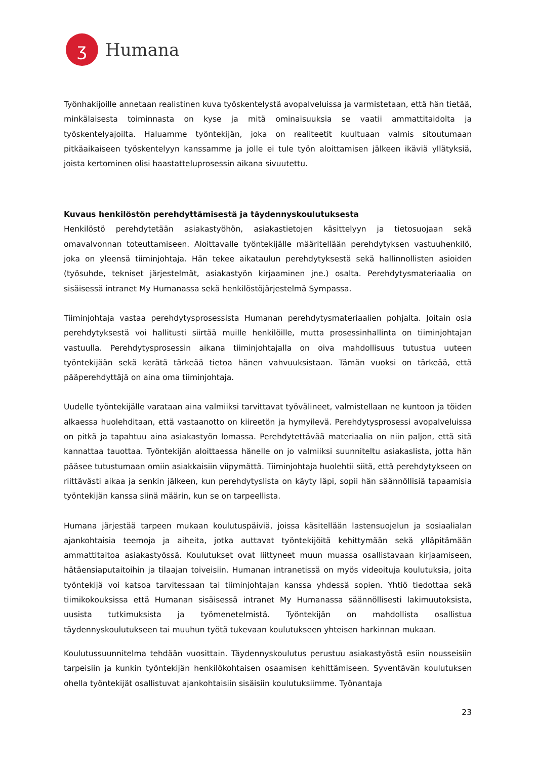ʒ
Humana
Työnhakijoille annetaan realistinen kuva työskentelystä avopalveluissa ja varmistetaan, että hän tietää, minkälaisesta toiminnasta on kyse ja mitä ominaisuuksia se vaatii ammattitaidolta ja työskentelyajoilta. Haluamme työntekijän, joka on realiteetit kuultuaan valmis sitoutumaan pitkäaikaiseen työskentelyyn kanssamme ja jolle ei tule työn aloittamisen jälkeen ikäviä yllätyksiä, joista kertominen olisi haastatteluprosessin aikana sivuutettu.
Kuvaus henkilöstön perehdyttämisestä ja täydennyskoulutuksesta
Henkilöstö perehdytetään asiakastyöhön, asiakastietojen käsittelyyn ja tietosuojaan sekä omavalvonnan toteuttamiseen. Aloittavalle työntekijälle määritellään perehdytyksen vastuuhenkilö, joka on yleensä tiiminjohtaja. Hän tekee aikataulun perehdytyksestä sekä hallinnollisten asioiden (työsuhde, tekniset järjestelmät, asiakastyön kirjaaminen jne.) osalta. Perehdytysmateriaalia on sisäisessä intranet My Humanassa sekä henkilöstöjärjestelmä Sympassa.
Tiiminjohtaja vastaa perehdytysprosessista Humanan perehdytysmateriaalien pohjalta. Joitain osia perehdytyksestä voi hallitusti siirtää muille henkilöille, mutta prosessinhallinta on tiiminjohtajan vastuulla. Perehdytysprosessin aikana tiiminjohtajalla on oiva mahdollisuus tutustua uuteen työntekijään sekä kerätä tärkeää tietoa hänen vahvuuksistaan. Tämän vuoksi on tärkeää, että pääperehdyttäjä on aina oma tiiminjohtaja.
Uudelle työntekijälle varataan aina valmiiksi tarvittavat työvälineet, valmistellaan ne kuntoon ja töiden alkaessa huolehditaan, että vastaanotto on kiireetön ja hymyilevä. Perehdytysprosessi avopalveluissa on pitkä ja tapahtuu aina asiakastyön lomassa. Perehdytettävää materiaalia on niin paljon, että sitä kannattaa tauottaa. Työntekijän aloittaessa hänelle on jo valmiiksi suunniteltu asiakaslista, jotta hän pääsee tutustumaan omiin asiakkaisiin viipymättä. Tiiminjohtaja huolehtii siitä, että perehdytykseen on riittävästi aikaa ja senkin jälkeen, kun perehdytyslista on käyty läpi, sopii hän säännöllisiä tapaamisia työntekijän kanssa siinä määrin, kun se on tarpeellista.
Humana järjestää tarpeen mukaan koulutuspäiviä, joissa käsitellään lastensuojelun ja sosiaalialan ajankohtaisia teemoja ja aiheita, jotka auttavat työntekijöitä kehittymään sekä ylläpitämään ammattitaitoa asiakastyössä. Koulutukset ovat liittyneet muun muassa osallistavaan kirjaamiseen, hätäensiaputaitoihin ja tilaajan toiveisiin. Humanan intranetissä on myös videoituja koulutuksia, joita työntekijä voi katsoa tarvitessaan tai tiiminjohtajan kanssa yhdessä sopien. Yhtiö tiedottaa sekä tiimikokouksissa että Humanan sisäisessä intranet My Humanassa säännöllisesti lakimuutoksista, uusista tutkimuksista ja työmenetelmistä. Työntekijän on mahdollista osallistua täydennyskoulutukseen tai muuhun työtä tukevaan koulutukseen yhteisen harkinnan mukaan.
Koulutussuunnitelma tehdään vuosittain. Täydennyskoulutus perustuu asiakastyöstä esiin nousseisiin tarpeisiin ja kunkin työntekijän henkilökohtaisen osaamisen kehittämiseen. Syventävän koulutuksen ohella työntekijät osallistuvat ajankohtaisiin sisäisiin koulutuksiimme. Työnantaja
23